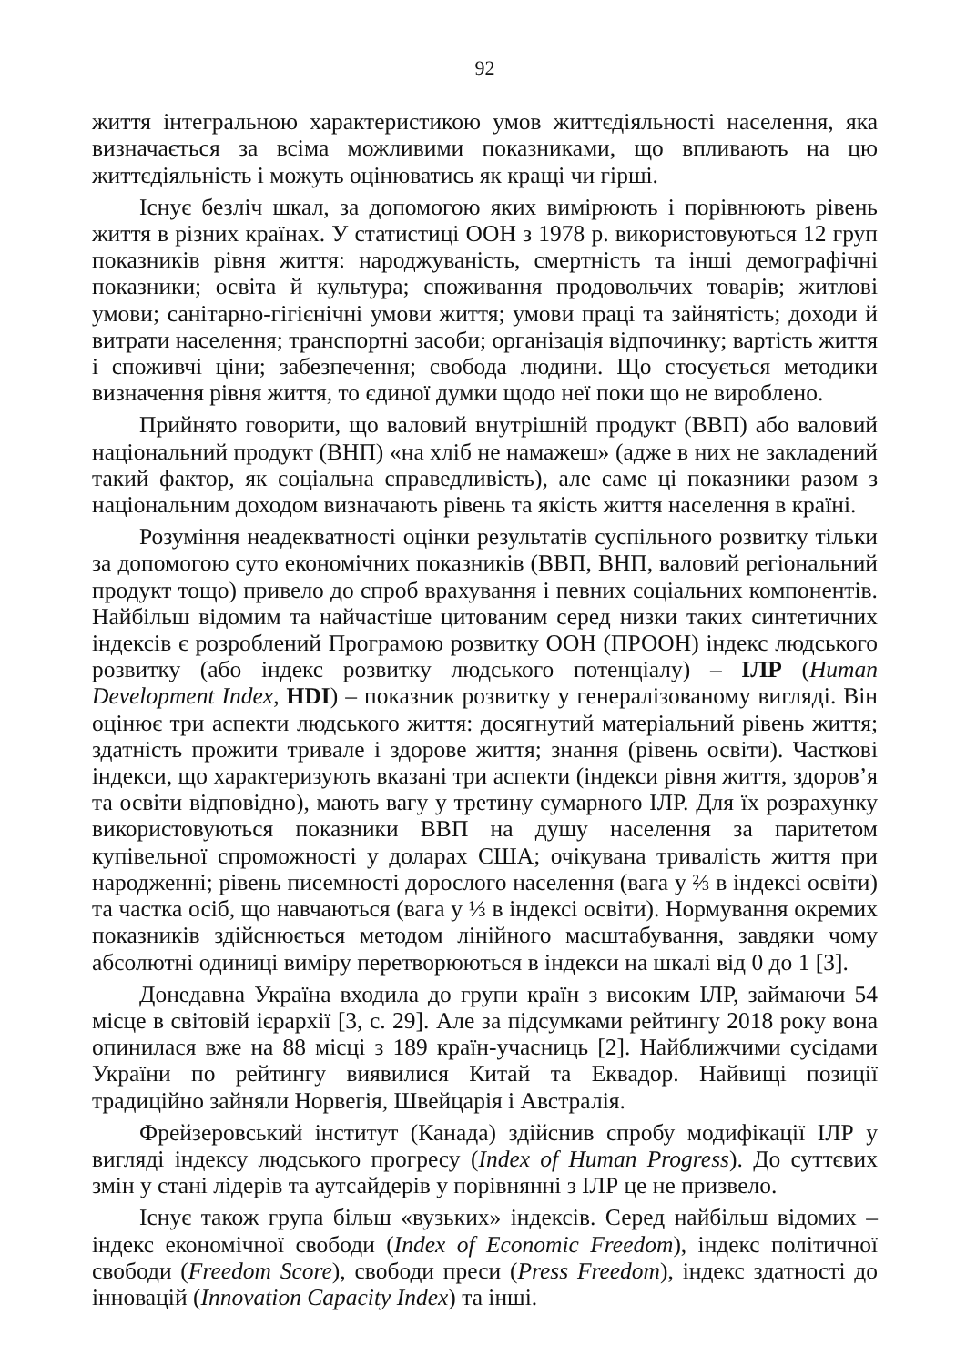92
життя інтегральною характеристикою умов життєдіяльності населення, яка визначається за всіма можливими показниками, що впливають на цю життєдіяльність і можуть оцінюватись як кращі чи гірші.
Існує безліч шкал, за допомогою яких вимірюють і порівнюють рівень життя в різних країнах. У статистиці ООН з 1978 р. використовуються 12 груп показників рівня життя: народжуваність, смертність та інші демографічні показники; освіта й культура; споживання продовольчих товарів; житлові умови; санітарно-гігієнічні умови життя; умови праці та зайнятість; доходи й витрати населення; транспортні засоби; організація відпочинку; вартість життя і споживчі ціни; забезпечення; свобода людини. Що стосується методики визначення рівня життя, то єдиної думки щодо неї поки що не вироблено.
Прийнято говорити, що валовий внутрішній продукт (ВВП) або валовий національний продукт (ВНП) «на хліб не намажеш» (адже в них не закладений такий фактор, як соціальна справедливість), але саме ці показники разом з національним доходом визначають рівень та якість життя населення в країні.
Розуміння неадекватності оцінки результатів суспільного розвитку тільки за допомогою суто економічних показників (ВВП, ВНП, валовий регіональний продукт тощо) привело до спроб врахування і певних соціальних компонентів. Найбільш відомим та найчастіше цитованим серед низки таких синтетичних індексів є розроблений Програмою розвитку ООН (ПРООН) індекс людського розвитку (або індекс розвитку людського потенціалу) – ІЛР (Human Development Index, HDI) – показник розвитку у генералізованому вигляді. Він оцінює три аспекти людського життя: досягнутий матеріальний рівень життя; здатність прожити тривале і здорове життя; знання (рівень освіти). Часткові індекси, що характеризують вказані три аспекти (індекси рівня життя, здоров’я та освіти відповідно), мають вагу у третину сумарного ІЛР. Для їх розрахунку використовуються показники ВВП на душу населення за паритетом купівельної спроможності у доларах США; очікувана тривалість життя при народженні; рівень писемності дорослого населення (вага у ⅔ в індексі освіти) та частка осіб, що навчаються (вага у ⅓ в індексі освіти). Нормування окремих показників здійснюється методом лінійного масштабування, завдяки чому абсолютні одиниці виміру перетворюються в індекси на шкалі від 0 до 1 [3].
Донедавна Україна входила до групи країн з високим ІЛР, займаючи 54 місце в світовій ієрархії [3, с. 29]. Але за підсумками рейтингу 2018 року вона опинилася вже на 88 місці з 189 країн-учасниць [2]. Найближчими сусідами України по рейтингу виявилися Китай та Еквадор. Найвищі позиції традиційно зайняли Норвегія, Швейцарія і Австралія.
Фрейзеровський інститут (Канада) здійснив спробу модифікації ІЛР у вигляді індексу людського прогресу (Index of Human Progress). До суттєвих змін у стані лідерів та аутсайдерів у порівнянні з ІЛР це не призвело.
Існує також група більш «вузьких» індексів. Серед найбільш відомих – індекс економічної свободи (Index of Economic Freedom), індекс політичної свободи (Freedom Score), свободи преси (Press Freedom), індекс здатності до інновацій (Innovation Capacity Index) та інші.